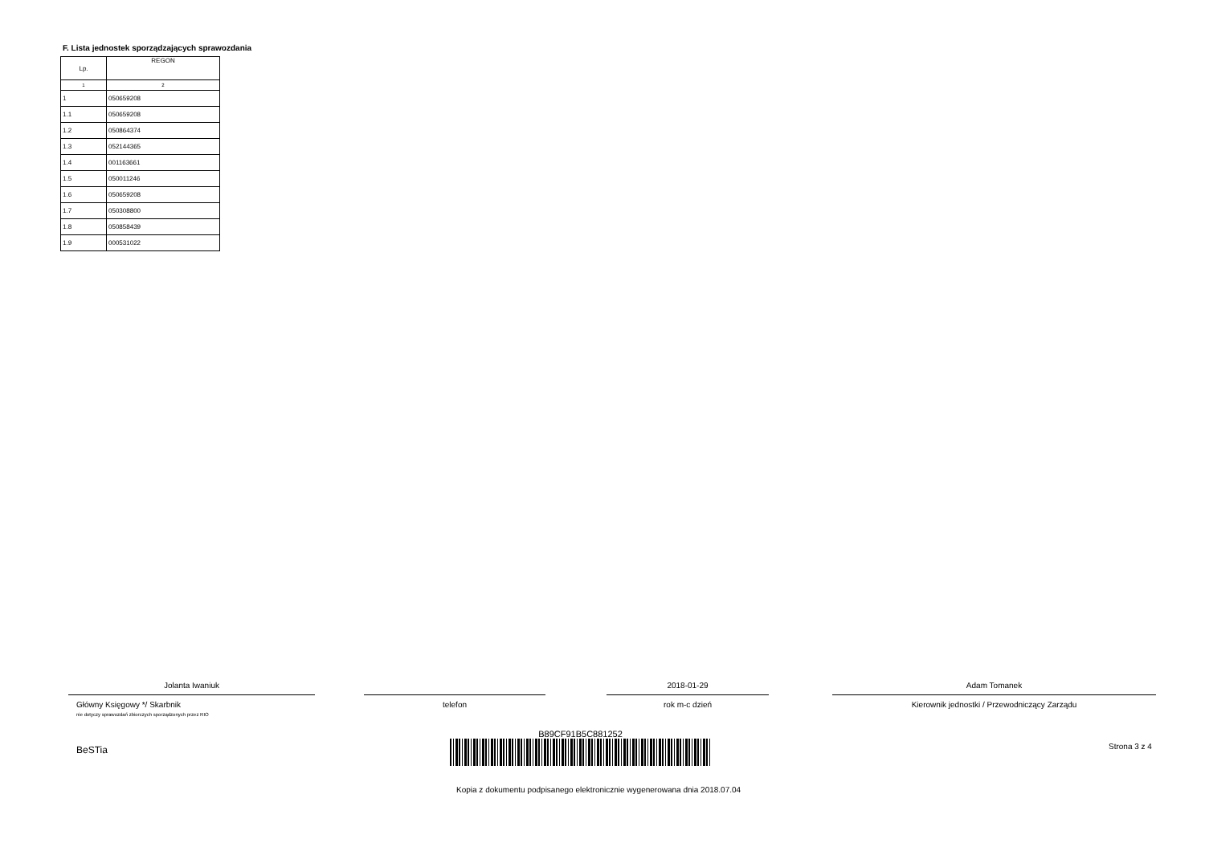F. Lista jednostek sporządzających sprawozdania
| Lp. | REGON |
| --- | --- |
| 1 | 2 |
| 1 | 050659208 |
| 1.1 | 050659208 |
| 1.2 | 050864374 |
| 1.3 | 052144365 |
| 1.4 | 001163661 |
| 1.5 | 050011246 |
| 1.6 | 050659208 |
| 1.7 | 050308800 |
| 1.8 | 050858439 |
| 1.9 | 000531022 |
Jolanta Iwaniuk
Główny Księgowy */ Skarbnik
nie dotyczy sprawozdań zbiorczych sporządzonych przez RIO
telefon
2018-01-29
rok m-c dzień
Adam Tomanek
Kierownik jednostki / Przewodniczący Zarządu
BeSTia
B89CF91B5C881252
Strona 3 z 4
Kopia z dokumentu podpisanego elektronicznie wygenerowana dnia 2018.07.04